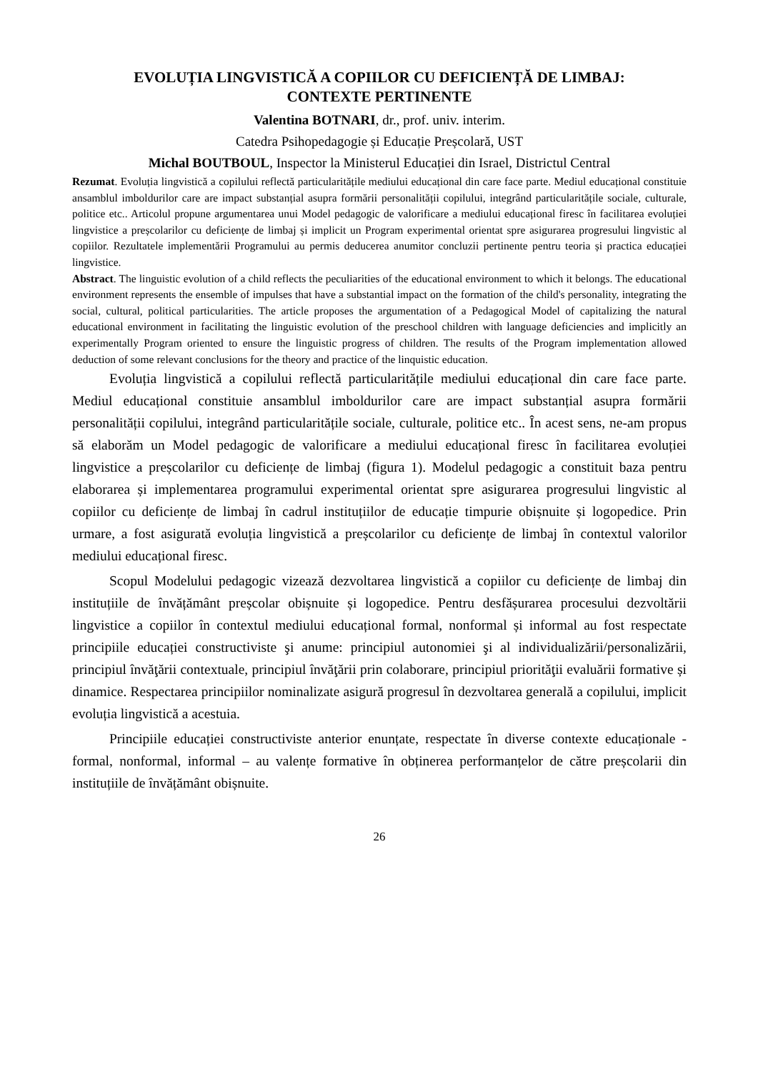EVOLUȚIA LINGVISTICĂ A COPIILOR CU DEFICIENȚĂ DE LIMBAJ:
CONTEXTE PERTINENTE
Valentina BOTNARI, dr., prof. univ. interim.
Catedra Psihopedagogie și Educație Preșcolară, UST
Michal BOUTBOUL, Inspector la Ministerul Educației din Israel, Districtul Central
Rezumat. Evoluția lingvistică a copilului reflectă particularitățile mediului educațional din care face parte. Mediul educațional constituie ansamblul imboldurilor care are impact substanțial asupra formării personalității copilului, integrând particularitățile sociale, culturale, politice etc.. Articolul propune argumentarea unui Model pedagogic de valorificare a mediului educațional firesc în facilitarea evoluției lingvistice a preșcolarilor cu deficiențe de limbaj și implicit un Program experimental orientat spre asigurarea progresului lingvistic al copiilor. Rezultatele implementării Programului au permis deducerea anumitor concluzii pertinente pentru teoria și practica educației lingvistice.
Abstract. The linguistic evolution of a child reflects the peculiarities of the educational environment to which it belongs. The educational environment represents the ensemble of impulses that have a substantial impact on the formation of the child's personality, integrating the social, cultural, political particularities. The article proposes the argumentation of a Pedagogical Model of capitalizing the natural educational environment in facilitating the linguistic evolution of the preschool children with language deficiencies and implicitly an experimentally Program oriented to ensure the linguistic progress of children. The results of the Program implementation allowed deduction of some relevant conclusions for the theory and practice of the linquistic education.
Evoluția lingvistică a copilului reflectă particularitățile mediului educațional din care face parte. Mediul educațional constituie ansamblul imboldurilor care are impact substanțial asupra formării personalității copilului, integrând particularitățile sociale, culturale, politice etc.. În acest sens, ne-am propus să elaborăm un Model pedagogic de valorificare a mediului educațional firesc în facilitarea evoluției lingvistice a preșcolarilor cu deficiențe de limbaj (figura 1). Modelul pedagogic a constituit baza pentru elaborarea și implementarea programului experimental orientat spre asigurarea progresului lingvistic al copiilor cu deficiențe de limbaj în cadrul instituțiilor de educație timpurie obișnuite și logopedice. Prin urmare, a fost asigurată evoluția lingvistică a preșcolarilor cu deficiențe de limbaj în contextul valorilor mediului educațional firesc.
Scopul Modelului pedagogic vizează dezvoltarea lingvistică a copiilor cu deficiențe de limbaj din instituțiile de învățământ preșcolar obișnuite și logopedice. Pentru desfășurarea procesului dezvoltării lingvistice a copiilor în contextul mediului educațional formal, nonformal și informal au fost respectate principiile educației constructiviste şi anume: principiul autonomiei şi al individualizării/personalizării, principiul învăţării contextuale, principiul învăţării prin colaborare, principiul priorităţii evaluării formative și dinamice. Respectarea principiilor nominalizate asigură progresul în dezvoltarea generală a copilului, implicit evoluția lingvistică a acestuia.
Principiile educației constructiviste anterior enunțate, respectate în diverse contexte educaționale - formal, nonformal, informal – au valențe formative în obținerea performanțelor de către preșcolarii din instituțiile de învățământ obișnuite.
26